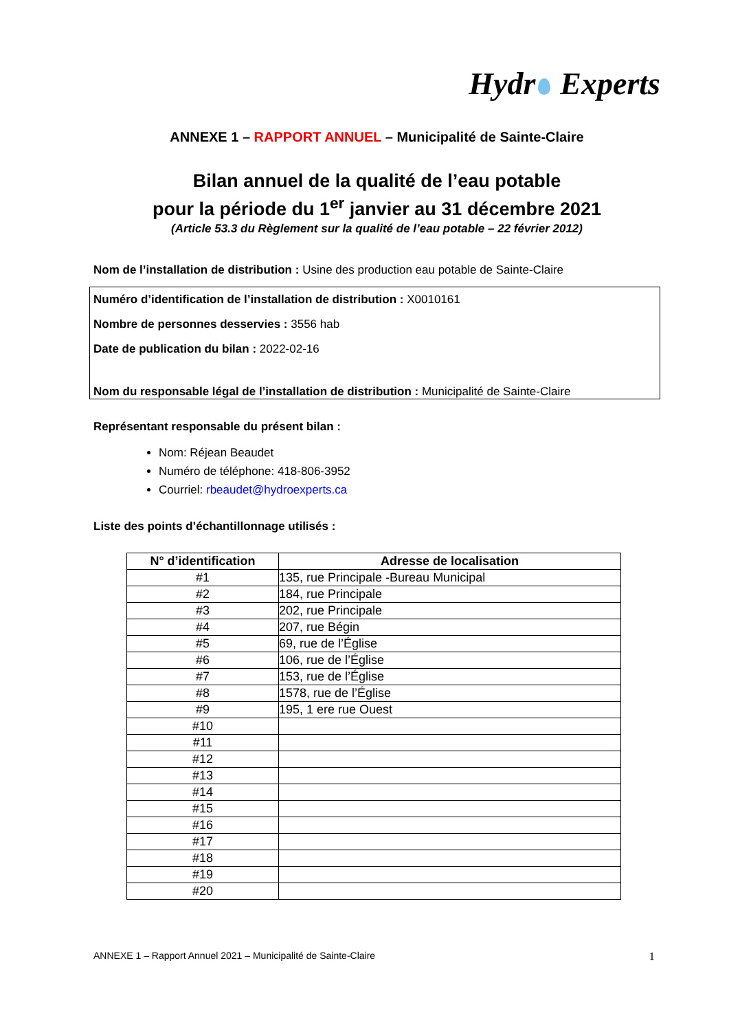Hydr Experts
ANNEXE 1 – RAPPORT ANNUEL – Municipalité de Sainte-Claire
Bilan annuel de la qualité de l’eau potable
pour la période du 1<sup>er</sup> janvier au 31 décembre 2021
(Article 53.3 du Règlement sur la qualité de l’eau potable – 22 février 2012)
Nom de l’installation de distribution : Usine des production eau potable de Sainte-Claire
Numéro d’identification de l’installation de distribution : X0010161
Nombre de personnes desservies : 3556 hab
Date de publication du bilan : 2022-02-16
Nom du responsable légal de l’installation de distribution : Municipalité de Sainte-Claire
Représentant responsable du présent bilan :
Nom: Réjean Beaudet
Numéro de téléphone: 418-806-3952
Courriel: rbeaudet@hydroexperts.ca
Liste des points d’échantillonnage utilisés :
| N° d’identification | Adresse de localisation |
| --- | --- |
| #1 | 135, rue Principale -Bureau Municipal |
| #2 | 184, rue Principale |
| #3 | 202, rue Principale |
| #4 | 207, rue Bégin |
| #5 | 69, rue de l’Église |
| #6 | 106, rue de l’Église |
| #7 | 153, rue de l’Église |
| #8 | 1578, rue de l’Église |
| #9 | 195, 1 ere rue Ouest |
| #10 | |
| #11 | |
| #12 | |
| #13 | |
| #14 | |
| #15 | |
| #16 | |
| #17 | |
| #18 | |
| #19 | |
| #20 | |
ANNEXE 1 – Rapport Annuel 2021 – Municipalité de Sainte-Claire 1